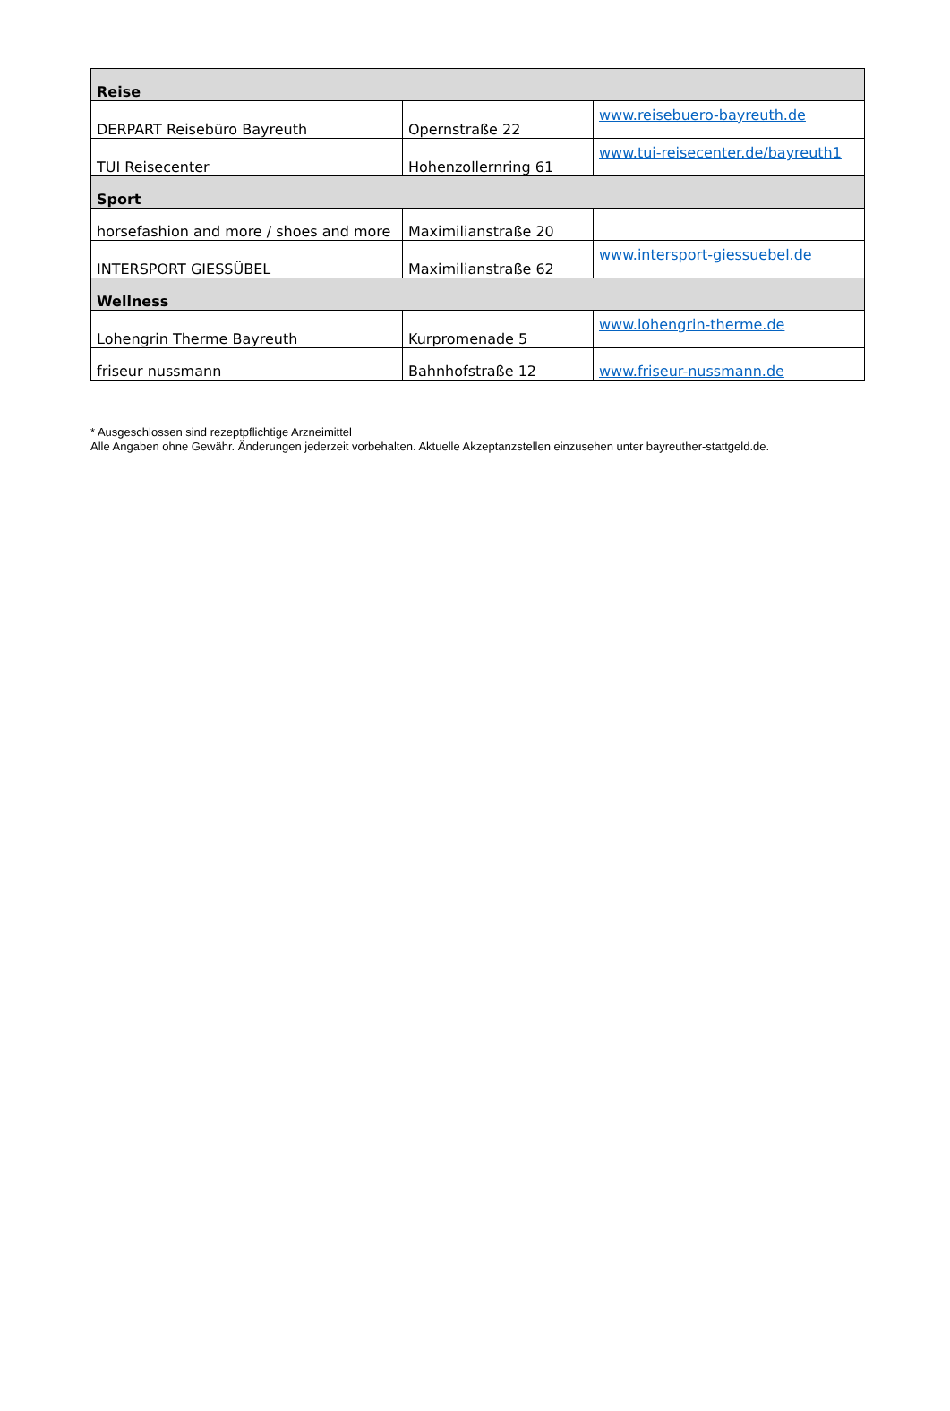| Reise | | |
| DERPART Reisebüro Bayreuth | Opernstraße 22 | www.reisebuero-bayreuth.de |
| TUI Reisecenter | Hohenzollernring 61 | www.tui-reisecenter.de/bayreuth1 |
| Sport | | |
| horsefashion and more / shoes and more | Maximilianstraße 20 | |
| INTERSPORT GIESSÜBEL | Maximilianstraße 62 | www.intersport-giessuebel.de |
| Wellness | | |
| Lohengrin Therme Bayreuth | Kurpromenade 5 | www.lohengrin-therme.de |
| friseur nussmann | Bahnhofstraße 12 | www.friseur-nussmann.de |
* Ausgeschlossen sind rezeptpflichtige Arzneimittel
Alle Angaben ohne Gewähr. Änderungen jederzeit vorbehalten. Aktuelle Akzeptanzstellen einzusehen unter bayreuther-stattgeld.de.